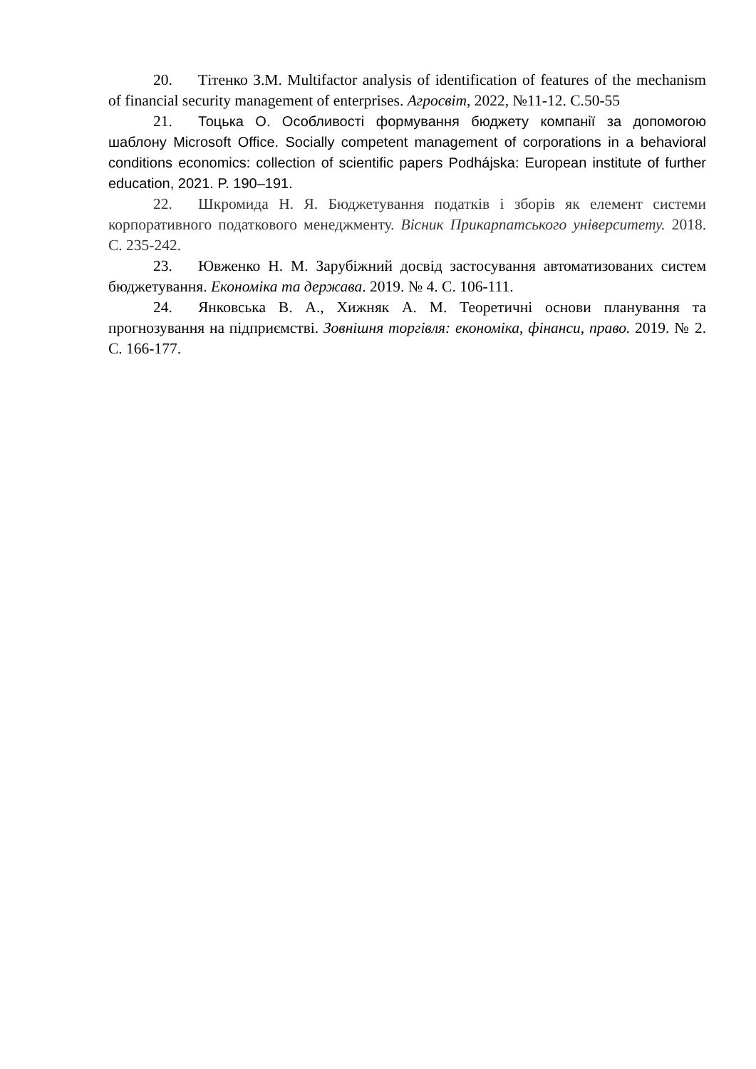20. Тітенко З.М. Multifactor analysis of identification of features of the mechanism of financial security management of enterprises. Агросвіт, 2022, №11-12. С.50-55
21. Тоцька О. Особливості формування бюджету компанії за допомогою шаблону Microsoft Office. Socially competent management of corporations in a behavioral conditions economics: collection of scientific papers Podhájska: European institute of further education, 2021. P. 190–191.
22. Шкромида Н. Я. Бюджетування податків і зборів як елемент системи корпоративного податкового менеджменту. Вісник Прикарпатського університету. 2018. С. 235-242.
23. Ювженко Н. М. Зарубіжний досвід застосування автоматизованих систем бюджетування. Економіка та держава. 2019. № 4. С. 106-111.
24. Янковська В. А., Хижняк А. М. Теоретичні основи планування та прогнозування на підприємстві. Зовнішня торгівля: економіка, фінанси, право. 2019. № 2. С. 166-177.